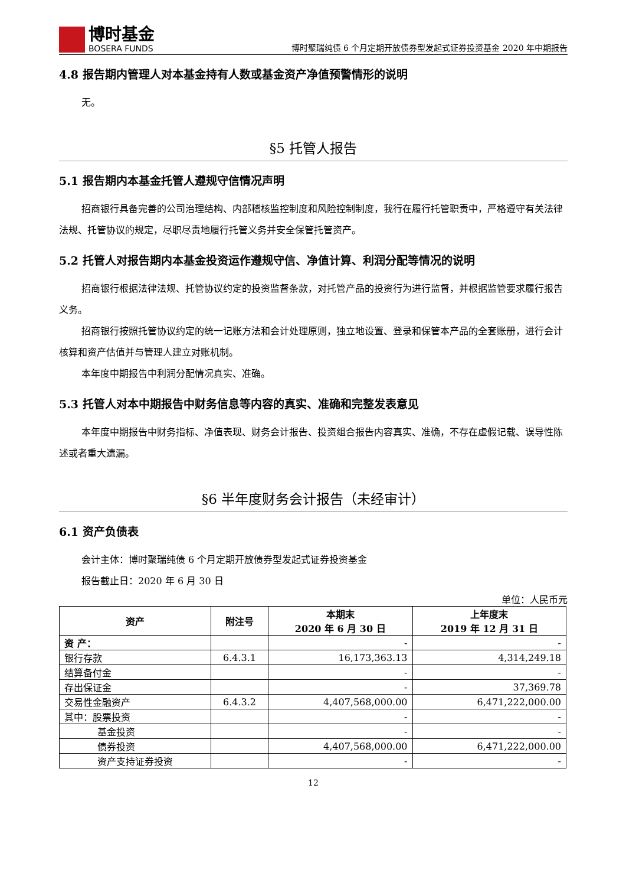博时基金
BOSERA FUNDS
博时聚瑞纯债 6 个月定期开放债券型发起式证券投资基金 2020 年中期报告
4.8 报告期内管理人对本基金持有人数或基金资产净值预警情形的说明
无。
§5 托管人报告
5.1 报告期内本基金托管人遵规守信情况声明
招商银行具备完善的公司治理结构、内部稽核监控制度和风险控制制度，我行在履行托管职责中，严格遵守有关法律法规、托管协议的规定，尽职尽责地履行托管义务并安全保管托管资产。
5.2 托管人对报告期内本基金投资运作遵规守信、净值计算、利润分配等情况的说明
招商银行根据法律法规、托管协议约定的投资监督条款，对托管产品的投资行为进行监督，并根据监管要求履行报告义务。
招商银行按照托管协议约定的统一记账方法和会计处理原则，独立地设置、登录和保管本产品的全套账册，进行会计核算和资产估值并与管理人建立对账机制。
本年度中期报告中利润分配情况真实、准确。
5.3 托管人对本中期报告中财务信息等内容的真实、准确和完整发表意见
本年度中期报告中财务指标、净值表现、财务会计报告、投资组合报告内容真实、准确，不存在虚假记载、误导性陈述或者重大遗漏。
§6 半年度财务会计报告（未经审计）
6.1 资产负债表
会计主体：博时聚瑞纯债 6 个月定期开放债券型发起式证券投资基金
报告截止日：2020 年 6 月 30 日
单位：人民币元
| 资产 | 附注号 | 本期末 2020 年 6 月 30 日 | 上年度末 2019 年 12 月 31 日 |
| --- | --- | --- | --- |
| 资 产： | | - | - |
| 银行存款 | 6.4.3.1 | 16,173,363.13 | 4,314,249.18 |
| 结算备付金 | | - | - |
| 存出保证金 | | - | 37,369.78 |
| 交易性金融资产 | 6.4.3.2 | 4,407,568,000.00 | 6,471,222,000.00 |
| 其中：股票投资 | | - | - |
| 基金投资 | | - | - |
| 债券投资 | | 4,407,568,000.00 | 6,471,222,000.00 |
| 资产支持证券投资 | | - | - |
12